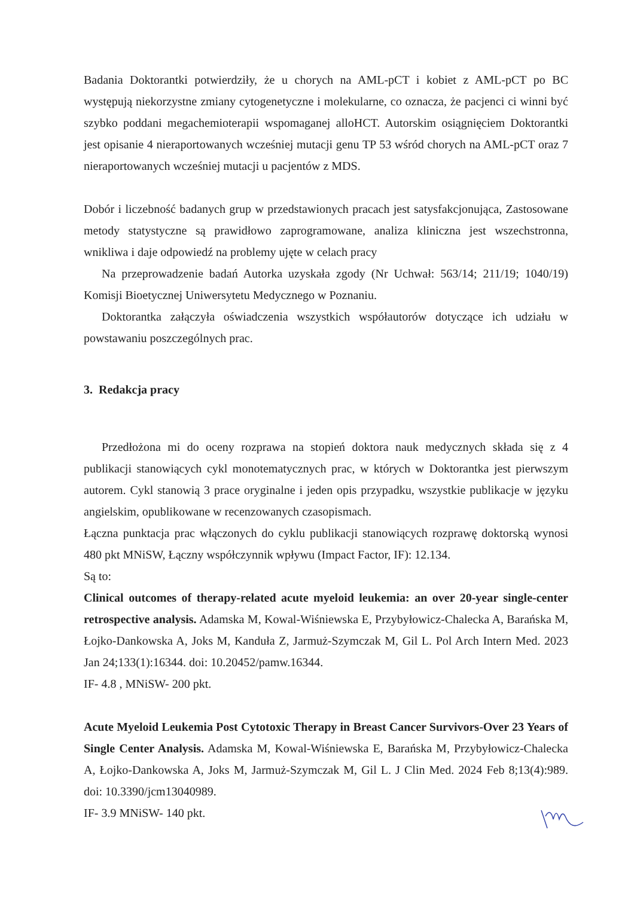Badania Doktorantki potwierdziły, że u chorych na AML-pCT i kobiet z AML-pCT po BC występują niekorzystne zmiany cytogenetyczne i molekularne, co oznacza, że pacjenci ci winni być szybko poddani megachemioterapii wspomaganej alloHCT. Autorskim osiągnięciem Doktorantki jest opisanie 4 nieraportowanych wcześniej mutacji genu TP 53 wśród chorych na AML-pCT oraz 7 nieraportowanych wcześniej mutacji u pacjentów z MDS.
Dobór i liczebność badanych grup w przedstawionych pracach jest satysfakcjonująca, Zastosowane metody statystyczne są prawidłowo zaprogramowane, analiza kliniczna jest wszechstronna, wnikliwa i daje odpowiedź na problemy ujęte w celach pracy
Na przeprowadzenie badań Autorka uzyskała zgody (Nr Uchwał: 563/14; 211/19; 1040/19) Komisji Bioetycznej Uniwersytetu Medycznego w Poznaniu.
Doktorantka załączyła oświadczenia wszystkich współautorów dotyczące ich udziału w powstawaniu poszczególnych prac.
3. Redakcja pracy
Przedłożona mi do oceny rozprawa na stopień doktora nauk medycznych składa się z 4 publikacji stanowiących cykl monotematycznych prac, w których w Doktorantka jest pierwszym autorem. Cykl stanowią 3 prace oryginalne i jeden opis przypadku, wszystkie publikacje w języku angielskim, opublikowane w recenzowanych czasopismach.
Łączna punktacja prac włączonych do cyklu publikacji stanowiących rozprawę doktorską wynosi 480 pkt MNiSW, Łączny współczynnik wpływu (Impact Factor, IF): 12.134.
Są to:
Clinical outcomes of therapy-related acute myeloid leukemia: an over 20-year single-center retrospective analysis. Adamska M, Kowal-Wiśniewska E, Przybyłowicz-Chalecka A, Barańska M, Łojko-Dankowska A, Joks M, Kanduła Z, Jarmuż-Szymczak M, Gil L. Pol Arch Intern Med. 2023 Jan 24;133(1):16344. doi: 10.20452/pamw.16344.
IF- 4.8 , MNiSW- 200 pkt.
Acute Myeloid Leukemia Post Cytotoxic Therapy in Breast Cancer Survivors-Over 23 Years of Single Center Analysis. Adamska M, Kowal-Wiśniewska E, Barańska M, Przybyłowicz-Chalecka A, Łojko-Dankowska A, Joks M, Jarmuż-Szymczak M, Gil L. J Clin Med. 2024 Feb 8;13(4):989. doi: 10.3390/jcm13040989.
IF- 3.9 MNiSW- 140 pkt.